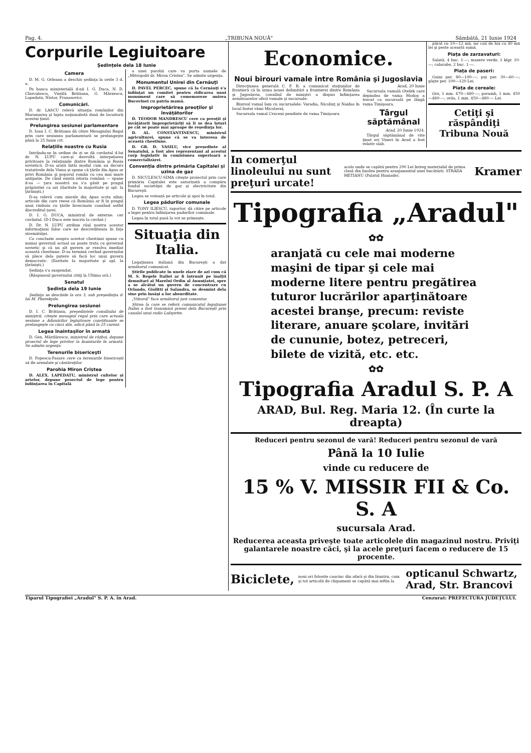Pag. 4. „TRIBUNA NOUĂ" Sâmbătă, 21 Iunie 1924
Corpurile Legiuitoare
Şedinţele dela 18 Iunie
Camera
D. M. G. Orleanu a deschis şedinţa la orele 3 d. a.
Pe banca ministerială d-nii I. G. Duca, N. D. Chirculescu, Vintilă Brătianu, G. Mârzescu, Lapedatu, Nistor, Franasovici.
Comunicări.
D. dr. LASCU relevă situaţia românilor din Maramureş şi lupta naţionalistă dusă de locuitorii acestui ţinut.
Prelungirea sesiunei parlamentare
D. Ioan I. C. Brătianu dă citire Mesagiului Regal prin care sesiunea parlamentară se prelungeşte până la 25 Iunie crt.
Relaţiile noastre cu Rusia
Intrându-se în ordine de zi se dă cuvântul d-lui dr. N. LUPU care-şi desvoltă interpelarea privitoare la relaţiunile dintre România şi Rusia sovietică. D-sa arată întâi modul cum au decurs tratativele dela Viena şi spune că ţările din Apus ar privi România şi poporul român cu cea mai mare antipatie. De când există istoria română — spune d-sa — ţara noastră nu s'a găsit pe pragul prăpăstiei ca azi (ilaritate la majoritate şi apl. la ţărănişti.)
D-sa relevă cum ziarele din Apus scriu zilnic articole din care reese că România ar fi în pragul unui războiu cu ţările învecinate cauzând astfel discredital ţarei.
D. I. G. DUCA, ministrul de externe: cer cuvântul. (D-l Duca este inscris la cuvânt.)
D. Dr. N. LUPU atribue răul nostru acestor informaţiuni false care ne descrediteaza în faţa streinătăţei.
Ca concluzie asupra acestor chestiuni spune cu numai guvernul actual au poate trata cu guvernul sovietic şi că un alt guvern ar rezolva imediat această chestiune. D-sa termină cerând guvernului să plece dela putere să facă loc unui guvern democratic. (Ilaritate la majoritate şi apl. la ţărănişti.)
Şedinţa s'a suspendat.
(Răspunsul guvernului citiţi la Ultima oră.)
Senatul
Şedinţa dela 19 Iunie
Şedinţa se deschide la ora 3, sub preşedinţia d-lui M. Pherekyde.
Prelungirea sesiunei
D. I. C. Brătianu, preşedintele consiliului de miniştrii, citeşte mesagiul regal prin care actuala sesiune a Adunărilor legiuitoare constituante se prelungeşte cu cinci zile, adică până la 25 curent.
Legea înaintaşilor în armată
D. Gen. Mărdărescu, ministrul de război, depune proectul de lege privitor la înaintarile în armată. Se admite urgenţa.
Terenurile bisericeşti
D. Popescu-Pasare cere ca terenurile bisericeşti să fie arendate şi cântăreţilor.
Parohia Miron Cristea
D. ALEX. LAPEDATU, ministrul cultelor şi artelor, depune proectul de lege pentru înfiinţarea în Capitală
a unei parohii care va purta numele de „Mitropolit dr. Miron Cristea". Se admite urgenţa.
Monumentul Unirei din Cernăuţi
D. PAVEL PERCEC, spune că la Cernăuţi s'a înfiinţat un comitet pentru ridicarea unui monument care să comemoreze unirea Bucovinei cu patria mamă.
Improprietărirea preoţilor şi învăţătorilor
D. TEODOR MANDRESCU cere ca preoţii şi învăţătorii împroprietăriţi să li se dea loturi pe cât se poate mai aproape de reşedinţa lor.
D. AL. CONSTANTINESCU, ministrul agriculturei, spune că se va interesa de această chestiune.
D. GR. D. VASILU, vice preşedinte al Senatului, a fost ales reprezentant al acestui corp legislativ în comisiunea superioară a comercializărei.
Convenţia dintre primăria Capitalei şi uzina de gaz
D. NICULESCU-SIMA citeşte proiectul prin care primăria Capitalei este autorizată a compăra fondul societăţei de gaz şi electricitate din Bucureşti.
Legea se votează pe articole şi apoi în total.
Legea pădurilor comunale
D. TONY ILIESCU, raportor, dă citire pe articole a legei pentru înfiinţarea padurilor comunale.
Legea în total pusă la vot se primeşte.
Situaţia din Italia.
Legaţiunea italiană din Bucureşti a dat următorul comunicat.
Ştirile publicate în unele ziare de azi cum că M. S. Regele Italiei ar fi întrunit pe înalţii demnitari ai Marelui Ordin al Anunţiatei, spre a se alcătui un guvern de concentrare cu Orlando, Giolitti şi Salandra, se desmint dela sine prin însăşi a lor absurditate.
„Viitorul" face următorul just comentar.
Ştirea la care se referă comunicatul legaţiunei Italiei a fost transmisă presei dela Bucureşti prin canalul unui radio Lafayette.
Economice.
Noui birouri vamale între România şi Jugoslavia
Direcţiunea generală C. F. R. a comunicat staţiunilor de frontieră că în urma nouei delimitări a frontierei dintre România şi Jugoslavia, consiliul de miniştri a dispus înfiinţarea următoarelor oficii vamale şi sucursale:
Biuroul vamal Iam cu sucursalele: Varadia, Nicolinţ şi Naidas în locul fostei vămi Micolavaţ.
Sucursala vamal Cruceni pendinte de vama Timişoara.
Arad, 20 Iunie
Sucursala vamală Otelek care depindea de vama Modoş a trecut ca sucursală pe lângă vama Timişoara.
Târgul săptămânal
Arad, 20 Iunie 1924.
Târgul săptămânal de vite ţinut eri Vineri în Arad a fost relativ slab.
părat cu 10—12 mii, iar caii de lux cu 40 mii lei şi peste această sumă.
Piaţa de zarzavaturi:
Salată, 4 buc. 1·—; mazere verde, 1 klgr. 10·—; calarabe, 2 buc. 1·—.
Piaţa de paseri:
Gaini per. 80—100·—; pui per. 30—60·—; gâşte per. 100—120 Lei.
Piaţa de cereale:
Orz, 1 mm. 470—480·—; porumb, 1 mm. 450—480·—; ovăs, 1 mm. 450—480·— Lei.
Cetiţi şi răspândiţi Tribuna Nouă
In comerţul linoleului nu sunt preţuri urcate! acolo unde se capătă pentru 290 Lei întreg materialul de prima clasă din linoleu pentru aranjamentul unei bucătării. STRADA METIANU (Palatul Huniade). Kramer
Tipografia „Aradul"
✿✿
aranjată cu cele mai moderne maşini de tipar şi cele mai moderne litere pentru pregătirea tuturor lucrărilor aparţinătoare acestei branşe, precum: reviste literare, anuare şcolare, invitări de cununie, botez, petreceri, bilete de vizită, etc. etc.
✿✿
Tipografia Aradul S. P. A
ARAD, Bul. Reg. Maria 12. (În curte la dreapta)
Reduceri pentru sezonul de vară! Reduceri pentru sezonul de vară
Până la 10 Iulie
vinde cu reducere de
15 % V. MISSIR FII & Co. S. A
sucursala Arad.
Reducerea aceasta priveşte toate articolele din magazinul nostru. Priviţi galantarele noastre căci, şi la acele preţuri facem o reducere de 15 procente.
Biciclete, noui ori folosite cauciuc din afară şi din lăuntru, cum şi tot articolii de chipament se capătă mai ieftin la opticanul Schwartz, Arad, Str. Brancovi
Tiparul Tipografiei „Aradul" S. P. A. în Arad. Cenzurat: PREFECTURA JUDEŢULUI.